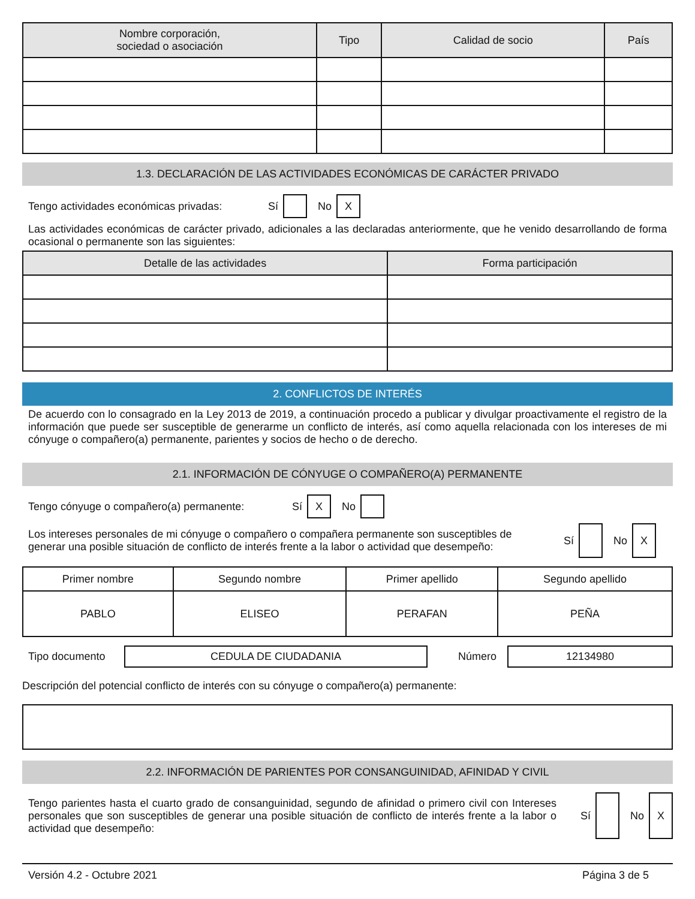| Nombre corporación, sociedad o asociación | Tipo | Calidad de socio | País |
| --- | --- | --- | --- |
1.3. DECLARACIÓN DE LAS ACTIVIDADES ECONÓMICAS DE CARÁCTER PRIVADO
Tengo actividades económicas privadas: Sí No X
Las actividades económicas de carácter privado, adicionales a las declaradas anteriormente, que he venido desarrollando de forma ocasional o permanente son las siguientes:
| Detalle de las actividades | Forma participación |
| --- | --- |
2. CONFLICTOS DE INTERÉS
De acuerdo con lo consagrado en la Ley 2013 de 2019, a continuación procedo a publicar y divulgar proactivamente el registro de la información que puede ser susceptible de generarme un conflicto de interés, así como aquella relacionada con los intereses de mi cónyuge o compañero(a) permanente, parientes y socios de hecho o de derecho.
2.1. INFORMACIÓN DE CÓNYUGE O COMPAÑERO(A) PERMANENTE
Tengo cónyuge o compañero(a) permanente: Sí X No
Los intereses personales de mi cónyuge o compañero o compañera permanente son susceptibles de generar una posible situación de conflicto de interés frente a la labor o actividad que desempeño: Sí No X
| Primer nombre | Segundo nombre | Primer apellido | Segundo apellido |
| PABLO | ELISEO | PERAFAN | PEÑA |
Tipo documento CEDULA DE CIUDADANIA Número 12134980
Descripción del potencial conflicto de interés con su cónyuge o compañero(a) permanente:
2.2. INFORMACIÓN DE PARIENTES POR CONSANGUINIDAD, AFINIDAD Y CIVIL
Tengo parientes hasta el cuarto grado de consanguinidad, segundo de afinidad o primero civil con Intereses personales que son susceptibles de generar una posible situación de conflicto de interés frente a la labor o actividad que desempeño: Sí No X
Versión 4.2 - Octubre 2021 Página 3 de 5